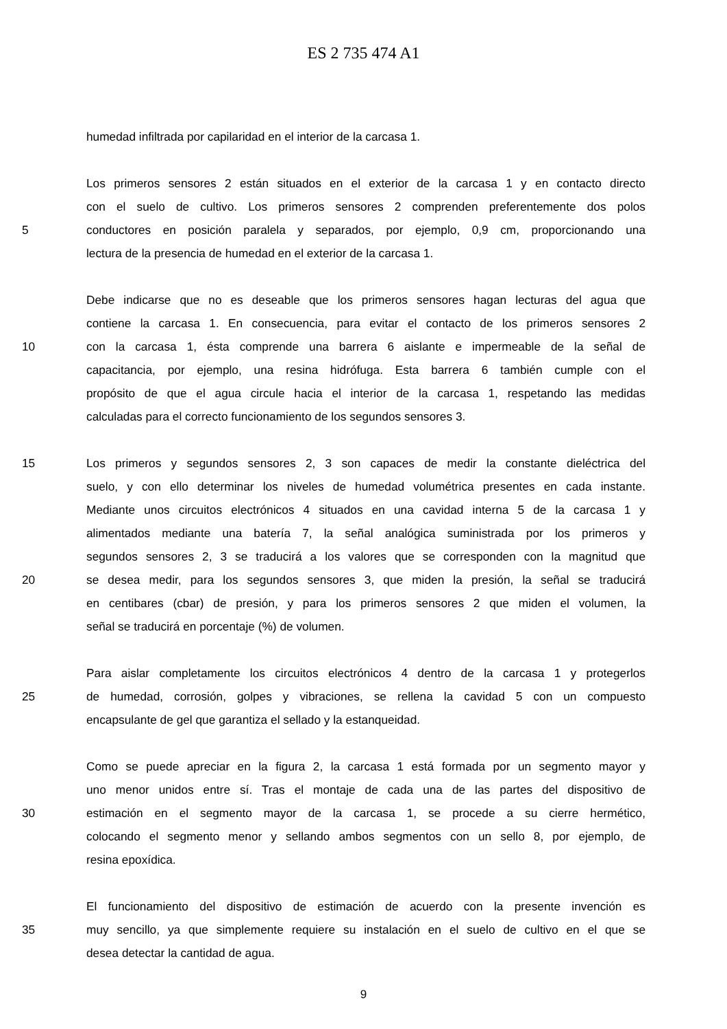ES 2 735 474 A1
humedad infiltrada por capilaridad en el interior de la carcasa 1.
Los primeros sensores 2 están situados en el exterior de la carcasa 1 y en contacto directo
con el suelo de cultivo. Los primeros sensores 2 comprenden preferentemente dos polos
5 conductores en posición paralela y separados, por ejemplo, 0,9 cm, proporcionando una
lectura de la presencia de humedad en el exterior de la carcasa 1.
Debe indicarse que no es deseable que los primeros sensores hagan lecturas del agua que
contiene la carcasa 1. En consecuencia, para evitar el contacto de los primeros sensores 2
10 con la carcasa 1, ésta comprende una barrera 6 aislante e impermeable de la señal de
capacitancia, por ejemplo, una resina hidrófuga. Esta barrera 6 también cumple con el
propósito de que el agua circule hacia el interior de la carcasa 1, respetando las medidas
calculadas para el correcto funcionamiento de los segundos sensores 3.
15 Los primeros y segundos sensores 2, 3 son capaces de medir la constante dieléctrica del
suelo, y con ello determinar los niveles de humedad volumétrica presentes en cada instante.
Mediante unos circuitos electrónicos 4 situados en una cavidad interna 5 de la carcasa 1 y
alimentados mediante una batería 7, la señal analógica suministrada por los primeros y
segundos sensores 2, 3 se traducirá a los valores que se corresponden con la magnitud que
20 se desea medir, para los segundos sensores 3, que miden la presión, la señal se traducirá
en centibares (cbar) de presión, y para los primeros sensores 2 que miden el volumen, la
señal se traducirá en porcentaje (%) de volumen.
Para aislar completamente los circuitos electrónicos 4 dentro de la carcasa 1 y protegerlos
25 de humedad, corrosión, golpes y vibraciones, se rellena la cavidad 5 con un compuesto
encapsulante de gel que garantiza el sellado y la estanqueidad.
Como se puede apreciar en la figura 2, la carcasa 1 está formada por un segmento mayor y
uno menor unidos entre sí. Tras el montaje de cada una de las partes del dispositivo de
30 estimación en el segmento mayor de la carcasa 1, se procede a su cierre hermético,
colocando el segmento menor y sellando ambos segmentos con un sello 8, por ejemplo, de
resina epoxídica.
El funcionamiento del dispositivo de estimación de acuerdo con la presente invención es
35 muy sencillo, ya que simplemente requiere su instalación en el suelo de cultivo en el que se
desea detectar la cantidad de agua.
9